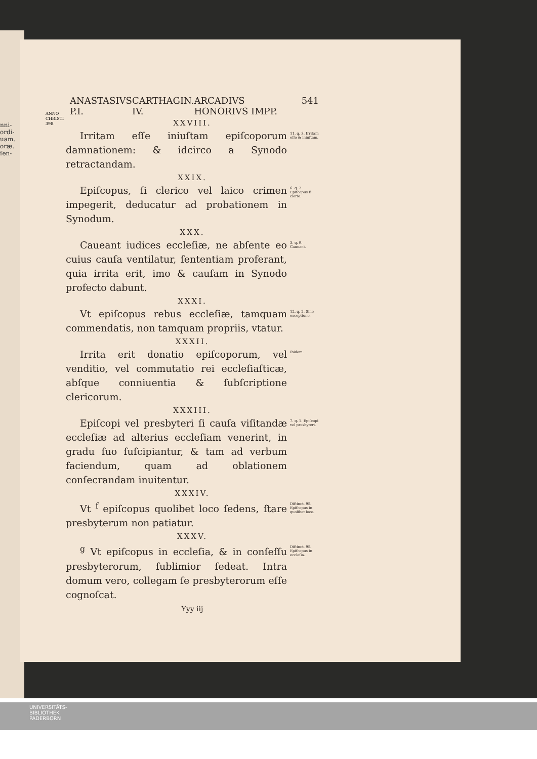nni-
ordi-
uam.
oræ.
ſen-
ANNO
CHRISTI
398.
ANASTASIVS P.I. CARTHAGIN. IV. ARCADIVS HONORIVS IMPP. 541
XXVIII.
Irritam eſſe iniuſtam epiſcoporum damnationem: & idcirco a Synodo retractandam.
11. q. 3. Irritam eſſe & iniuſtam.
XXIX.
Epiſcopus, ſi clerico vel laico crimen impegerit, deducatur ad probationem in Synodum.
6. q. 2. Epiſcopus ſi clerie.
XXX.
Caueant iudices eccleſiæ, ne abſente eo cuius cauſa ventilatur, ſententiam proferant, quia irrita erit, imo & cauſam in Synodo profecto dabunt.
3. q. 9. Caueant.
XXXI.
Vt epiſcopus rebus eccleſiæ, tamquam commendatis, non tamquam propriis, vtatur.
12. q. 2. Sine exceptione.
XXXII.
Irrita erit donatio epiſcoporum, vel venditio, vel commutatio rei eccleſiaſticæ, abſque conniuentia & ſubſcriptione clericorum.
Ibidem.
XXXIII.
Epiſcopi vel presbyteri ſi cauſa viſitandæ eccleſiæ ad alterius eccleſiam venerint, in gradu ſuo ſuſcipiantur, & tam ad verbum faciendum, quam ad oblationem conſecrandam inuitentur.
7. q. 1. Epiſcopi vel presbyteri.
XXXIV.
Vt <sup>f</sup> epiſcopus quolibet loco ſedens, ſtare presbyterum non patiatur.
Diſtinct. 95. Epiſcopus in quolibet loco.
XXXV.
<sup>g</sup> Vt epiſcopus in eccleſia, & in conſeſſu presbyterorum, ſublimior ſedeat. Intra domum vero, collegam ſe presbyterorum eſſe cognoſcat.
Diſtinct. 95. Epiſcopus in eccleſia.
Yyy iij
UNIVERSITÄTS-
BIBLIOTHEK
PADERBORN